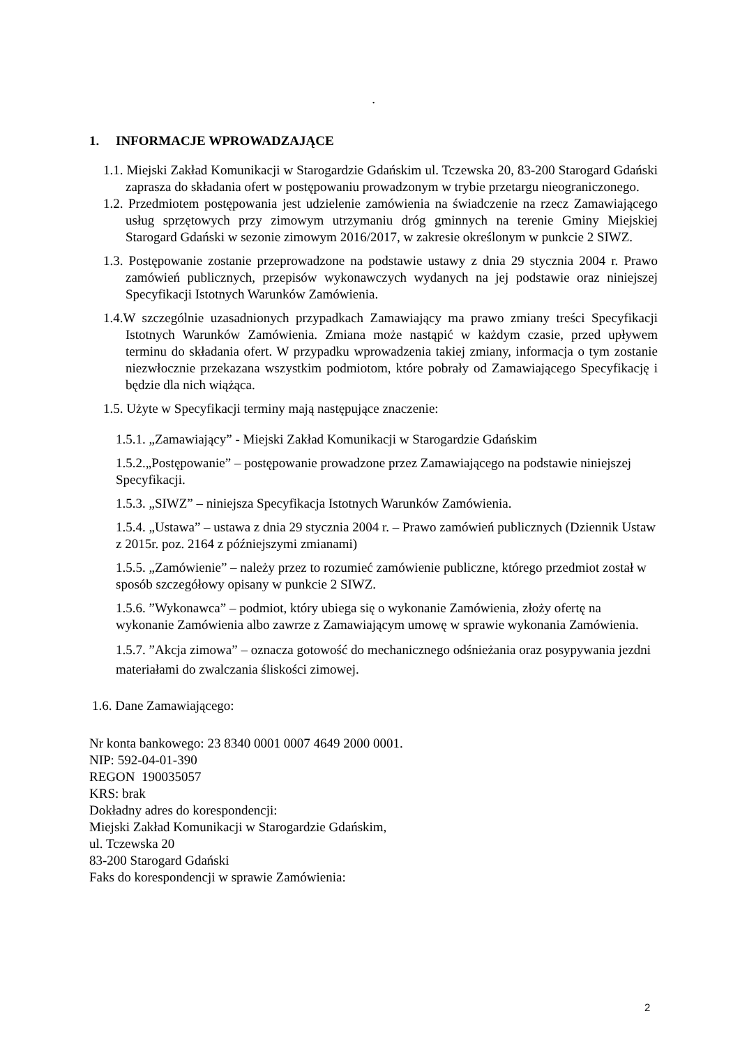.
1. INFORMACJE WPROWADZAJĄCE
1.1. Miejski Zakład Komunikacji w Starogardzie Gdańskim ul. Tczewska 20, 83-200 Starogard Gdański zaprasza do składania ofert w postępowaniu prowadzonym w trybie przetargu nieograniczonego.
1.2. Przedmiotem postępowania jest udzielenie zamówienia na świadczenie na rzecz Zamawiającego usług sprzętowych przy zimowym utrzymaniu dróg gminnych na terenie Gminy Miejskiej Starogard Gdański w sezonie zimowym 2016/2017, w zakresie określonym w punkcie 2 SIWZ.
1.3. Postępowanie zostanie przeprowadzone na podstawie ustawy z dnia 29 stycznia 2004 r. Prawo zamówień publicznych, przepisów wykonawczych wydanych na jej podstawie oraz niniejszej Specyfikacji Istotnych Warunków Zamówienia.
1.4.W szczególnie uzasadnionych przypadkach Zamawiający ma prawo zmiany treści Specyfikacji Istotnych Warunków Zamówienia. Zmiana może nastąpić w każdym czasie, przed upływem terminu do składania ofert. W przypadku wprowadzenia takiej zmiany, informacja o tym zostanie niezwłocznie przekazana wszystkim podmiotom, które pobrały od Zamawiającego Specyfikację i będzie dla nich wiążąca.
1.5. Użyte w Specyfikacji terminy mają następujące znaczenie:
1.5.1. „Zamawiający” - Miejski Zakład Komunikacji w Starogardzie Gdańskim
1.5.2.„Postępowanie” – postępowanie prowadzone przez Zamawiającego na podstawie niniejszej Specyfikacji.
1.5.3. „SIWZ” – niniejsza Specyfikacja Istotnych Warunków Zamówienia.
1.5.4. „Ustawa” – ustawa z dnia 29 stycznia 2004 r. – Prawo zamówień publicznych (Dziennik Ustaw z 2015r. poz. 2164 z późniejszymi zmianami)
1.5.5. „Zamówienie” – należy przez to rozumieć zamówienie publiczne, którego przedmiot został w sposób szczegółowy opisany w punkcie 2 SIWZ.
1.5.6. ”Wykonawca” – podmiot, który ubiega się o wykonanie Zamówienia, złoży ofertę na wykonanie Zamówienia albo zawrze z Zamawiającym umowę w sprawie wykonania Zamówienia.
1.5.7. ”Akcja zimowa” – oznacza gotowość do mechanicznego odśnieżania oraz posypywania jezdni materiałami do zwalczania śliskości zimowej.
1.6. Dane Zamawiającego:
Nr konta bankowego: 23 8340 0001 0007 4649 2000 0001.
NIP: 592-04-01-390
REGON 190035057
KRS: brak
Dokładny adres do korespondencji:
Miejski Zakład Komunikacji w Starogardzie Gdańskim,
ul. Tczewska 20
83-200 Starogard Gdański
Faks do korespondencji w sprawie Zamówienia:
2